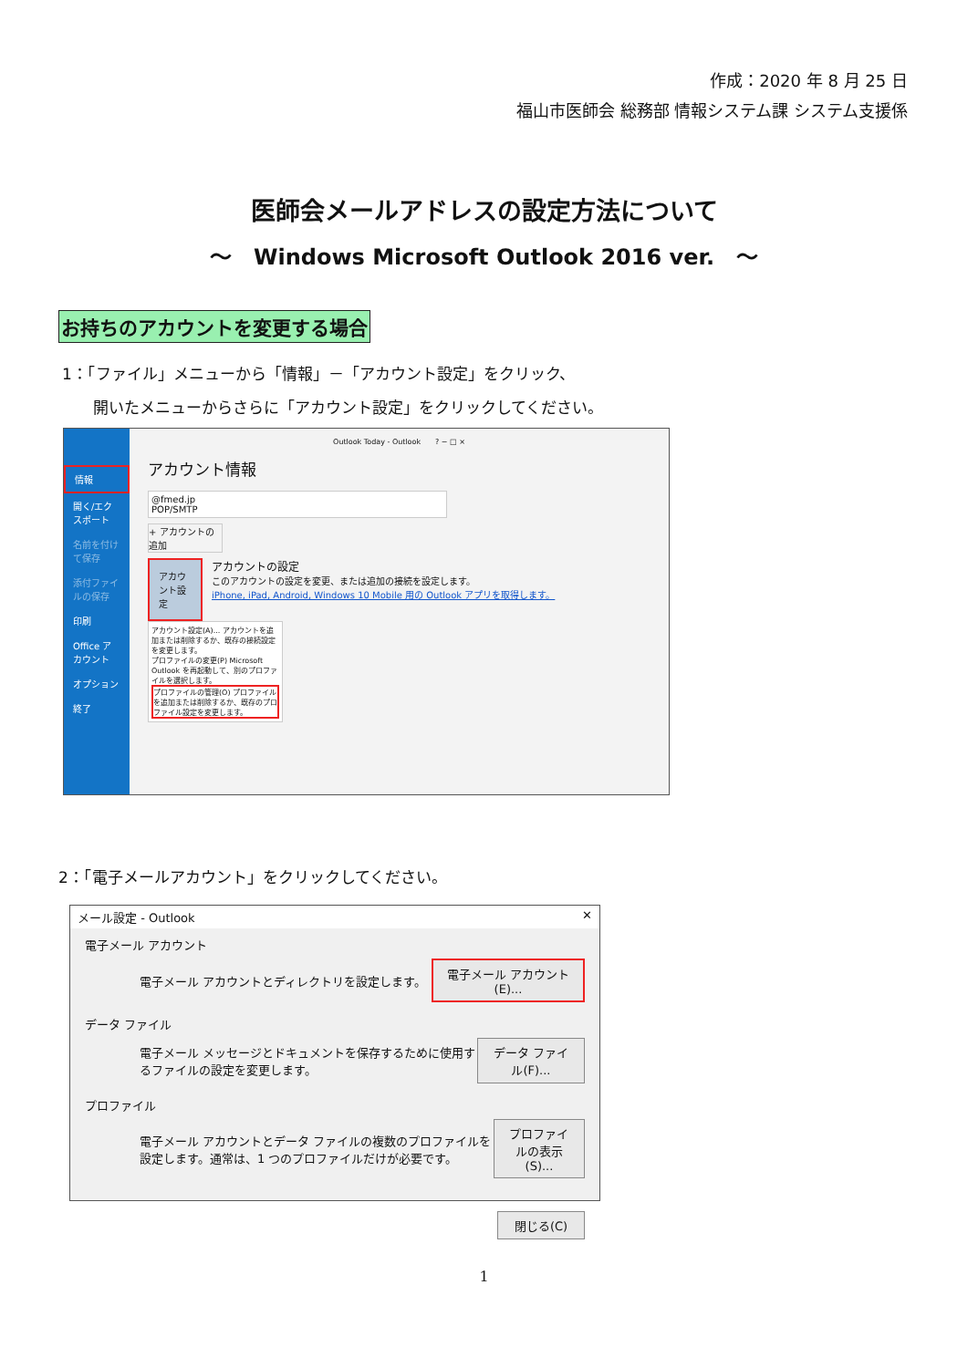作成：2020 年 8 月 25 日
福山市医師会 総務部 情報システム課 システム支援係
医師会メールアドレスの設定方法について
～　Windows Microsoft Outlook 2016 ver.　～
お持ちのアカウントを変更する場合
1：「ファイル」メニューから「情報」－「アカウント設定」をクリック、
　　開いたメニューからさらに「アカウント設定」をクリックしてください。
情報
開く/エクスポート
名前を付けて保存
添付ファイルの保存
印刷
Office アカウント
オプション
終了
Outlook Today - Outlook　　? − □ ×
アカウント情報
@fmed.jp
POP/SMTP
+ アカウントの追加
アカウント設定
アカウントの設定
このアカウントの設定を変更、または追加の接続を設定します。
iPhone, iPad, Android, Windows 10 Mobile 用の Outlook アプリを取得します。
アカウント設定(A)... アカウントを追加または削除するか、既存の接続設定を変更します。
プロファイルの変更(P) Microsoft Outlook を再起動して、別のプロファイルを選択します。
プロファイルの管理(O) プロファイルを追加または削除するか、既存のプロファイル設定を変更します。
2：「電子メールアカウント」をクリックしてください。
メール設定 - Outlook ✕
電子メール アカウント
電子メール アカウントとディレクトリを設定します。 電子メール アカウント(E)...
データ ファイル
電子メール メッセージとドキュメントを保存するために使用するファイルの設定を変更します。 データ ファイル(F)...
プロファイル
電子メール アカウントとデータ ファイルの複数のプロファイルを設定します。通常は、1 つのプロファイルだけが必要です。 プロファイルの表示(S)...
閉じる(C)
1